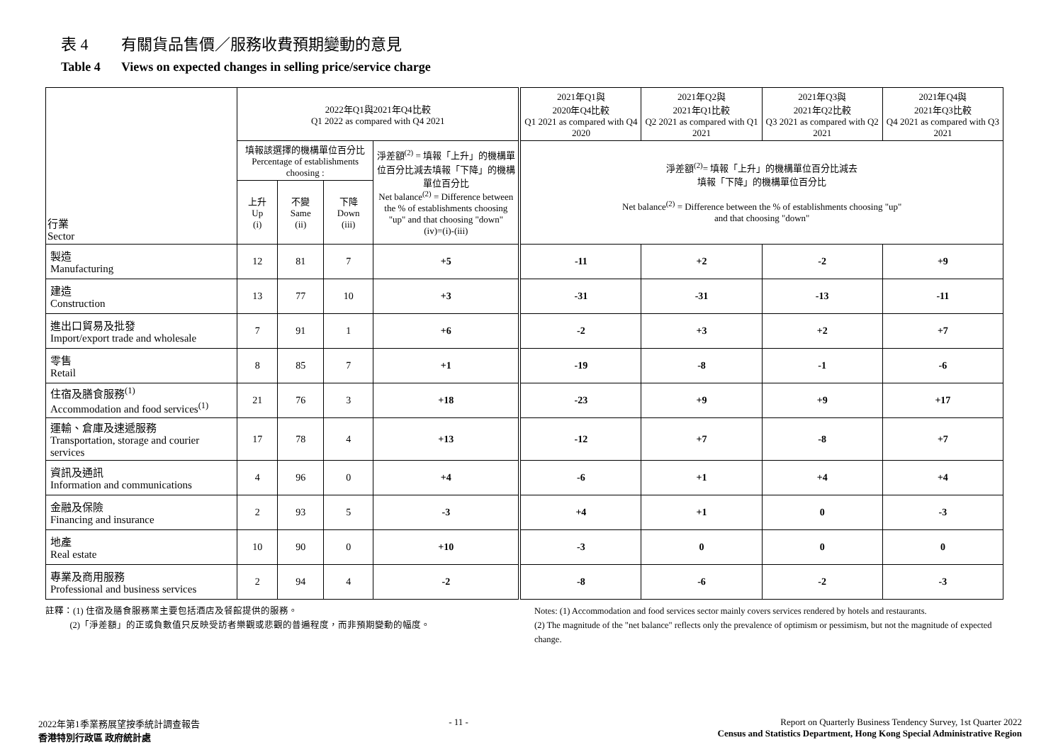表 4 有關貨品售價／服務收費預期變動的意見
Table 4 Views on expected changes in selling price/service charge
| 行業 Sector | 2022年Q1與2021年Q4比較 Q1 2022 as compared with Q4 2021 | | | | 2021年Q1與 2020年Q4比較 Q1 2021 as compared with Q4 2020 | 2021年Q2與 2021年Q1比較 Q2 2021 as compared with Q1 2021 | 2021年Q3與 2021年Q2比較 Q3 2021 as compared with Q2 2021 | 2021年Q4與 2021年Q3比較 Q4 2021 as compared with Q3 2021 |
| --- | --- | --- | --- | --- | --- | --- | --- | --- |
| | 填報該選擇的機構單位百分比 Percentage of establishments choosing : | | | 淨差額<sup>(2)</sup> = 填報「上升」的機構單位百分比減去填報「下降」的機構單位百分比 Net balance<sup>(2)</sup> = Difference between the % of establishments choosing "up" and that choosing "down" (iv)=(i)-(iii) | 淨差額<sup>(2)</sup>= 填報「上升」的機構單位百分比減去 填報「下降」的機構單位百分比 Net balance<sup>(2)</sup> = Difference between the % of establishments choosing "up" and that choosing "down" | | | |
| | 上升 Up (i) | 不變 Same (ii) | 下降 Down (iii) | | | | | |
| 製造 Manufacturing | 12 | 81 | 7 | +5 | -11 | +2 | -2 | +9 |
| 建造 Construction | 13 | 77 | 10 | +3 | -31 | -31 | -13 | -11 |
| 進出口貿易及批發 Import/export trade and wholesale | 7 | 91 | 1 | +6 | -2 | +3 | +2 | +7 |
| 零售 Retail | 8 | 85 | 7 | +1 | -19 | -8 | -1 | -6 |
| 住宿及膳食服務<sup>(1)</sup> Accommodation and food services<sup>(1)</sup> | 21 | 76 | 3 | +18 | -23 | +9 | +9 | +17 |
| 運輸、倉庫及速遞服務 Transportation, storage and courier services | 17 | 78 | 4 | +13 | -12 | +7 | -8 | +7 |
| 資訊及通訊 Information and communications | 4 | 96 | 0 | +4 | -6 | +1 | +4 | +4 |
| 金融及保險 Financing and insurance | 2 | 93 | 5 | -3 | +4 | +1 | 0 | -3 |
| 地產 Real estate | 10 | 90 | 0 | +10 | -3 | 0 | 0 | 0 |
| 專業及商用服務 Professional and business services | 2 | 94 | 4 | -2 | -8 | -6 | -2 | -3 |
註釋：(1) 住宿及膳食服務業主要包括酒店及餐館提供的服務。
(2)「淨差額」的正或負數值只反映受訪者樂觀或悲觀的普遍程度，而非預期變動的幅度。
Notes: (1) Accommodation and food services sector mainly covers services rendered by hotels and restaurants.
(2) The magnitude of the "net balance" reflects only the prevalence of optimism or pessimism, but not the magnitude of expected change.
2022年第1季業務展望按季統計調查報告
香港特別行政區 政府統計處
- 11 - Report on Quarterly Business Tendency Survey, 1st Quarter 2022
Census and Statistics Department, Hong Kong Special Administrative Region